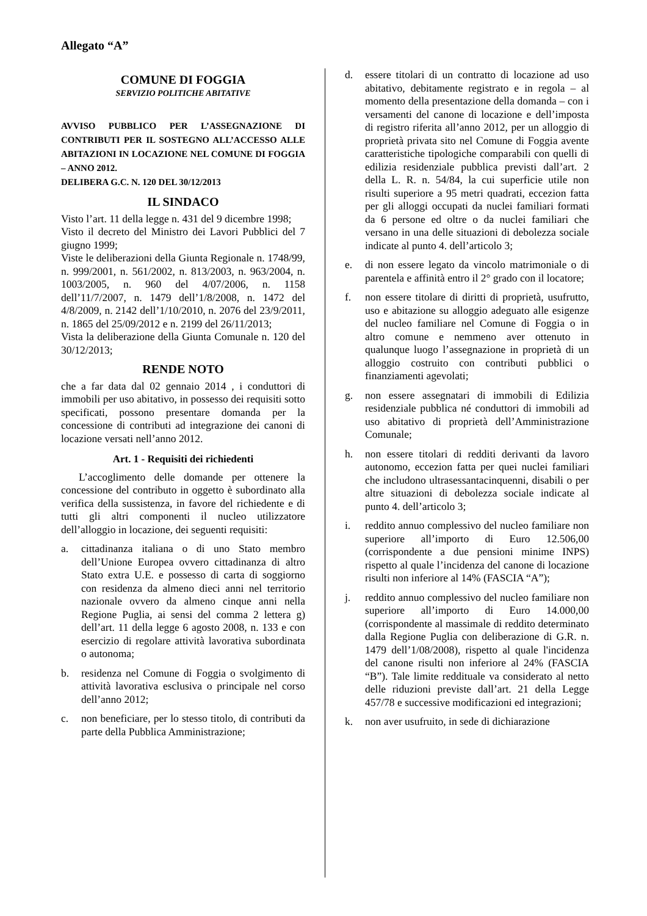Allegato “A”
COMUNE DI FOGGIA
SERVIZIO POLITICHE ABITATIVE
AVVISO PUBBLICO PER L’ASSEGNAZIONE DI CONTRIBUTI PER IL SOSTEGNO ALL’ACCESSO ALLE ABITAZIONI IN LOCAZIONE NEL COMUNE DI FOGGIA – ANNO 2012.
DELIBERA G.C. N. 120 DEL 30/12/2013
IL SINDACO
Visto l’art. 11 della legge n. 431 del 9 dicembre 1998;
Visto il decreto del Ministro dei Lavori Pubblici del 7 giugno 1999;
Viste le deliberazioni della Giunta Regionale n. 1748/99, n. 999/2001, n. 561/2002, n. 813/2003, n. 963/2004, n. 1003/2005, n. 960 del 4/07/2006, n. 1158 dell’11/7/2007, n. 1479 dell’1/8/2008, n. 1472 del 4/8/2009, n. 2142 dell’1/10/2010, n. 2076 del 23/9/2011, n. 1865 del 25/09/2012 e n. 2199 del 26/11/2013;
Vista la deliberazione della Giunta Comunale n. 120 del 30/12/2013;
RENDE NOTO
che a far data dal 02 gennaio 2014 , i conduttori di immobili per uso abitativo, in possesso dei requisiti sotto specificati, possono presentare domanda per la concessione di contributi ad integrazione dei canoni di locazione versati nell’anno 2012.
Art. 1 - Requisiti dei richiedenti
L’accoglimento delle domande per ottenere la concessione del contributo in oggetto è subordinato alla verifica della sussistenza, in favore del richiedente e di tutti gli altri componenti il nucleo utilizzatore dell’alloggio in locazione, dei seguenti requisiti:
a. cittadinanza italiana o di uno Stato membro dell’Unione Europea ovvero cittadinanza di altro Stato extra U.E. e possesso di carta di soggiorno con residenza da almeno dieci anni nel territorio nazionale ovvero da almeno cinque anni nella Regione Puglia, ai sensi del comma 2 lettera g) dell’art. 11 della legge 6 agosto 2008, n. 133 e con esercizio di regolare attività lavorativa subordinata o autonoma;
b. residenza nel Comune di Foggia o svolgimento di attività lavorativa esclusiva o principale nel corso dell’anno 2012;
c. non beneficiare, per lo stesso titolo, di contributi da parte della Pubblica Amministrazione;
d. essere titolari di un contratto di locazione ad uso abitativo, debitamente registrato e in regola – al momento della presentazione della domanda – con i versamenti del canone di locazione e dell’imposta di registro riferita all’anno 2012, per un alloggio di proprietà privata sito nel Comune di Foggia avente caratteristiche tipologiche comparabili con quelli di edilizia residenziale pubblica previsti dall’art. 2 della L. R. n. 54/84, la cui superficie utile non risulti superiore a 95 metri quadrati, eccezion fatta per gli alloggi occupati da nuclei familiari formati da 6 persone ed oltre o da nuclei familiari che versano in una delle situazioni di debolezza sociale indicate al punto 4. dell’articolo 3;
e. di non essere legato da vincolo matrimoniale o di parentela e affinità entro il 2° grado con il locatore;
f. non essere titolare di diritti di proprietà, usufrutto, uso e abitazione su alloggio adeguato alle esigenze del nucleo familiare nel Comune di Foggia o in altro comune e nemmeno aver ottenuto in qualunque luogo l’assegnazione in proprietà di un alloggio costruito con contributi pubblici o finanziamenti agevolati;
g. non essere assegnatari di immobili di Edilizia residenziale pubblica né conduttori di immobili ad uso abitativo di proprietà dell’Amministrazione Comunale;
h. non essere titolari di redditi derivanti da lavoro autonomo, eccezion fatta per quei nuclei familiari che includono ultrasessantacinquenni, disabili o per altre situazioni di debolezza sociale indicate al punto 4. dell’articolo 3;
i. reddito annuo complessivo del nucleo familiare non superiore all’importo di Euro 12.506,00 (corrispondente a due pensioni minime INPS) rispetto al quale l’incidenza del canone di locazione risulti non inferiore al 14% (FASCIA “A”);
j. reddito annuo complessivo del nucleo familiare non superiore all’importo di Euro 14.000,00 (corrispondente al massimale di reddito determinato dalla Regione Puglia con deliberazione di G.R. n. 1479 dell’1/08/2008), rispetto al quale l'incidenza del canone risulti non inferiore al 24% (FASCIA “B”). Tale limite reddituale va considerato al netto delle riduzioni previste dall’art. 21 della Legge 457/78 e successive modificazioni ed integrazioni;
k. non aver usufruito, in sede di dichiarazione